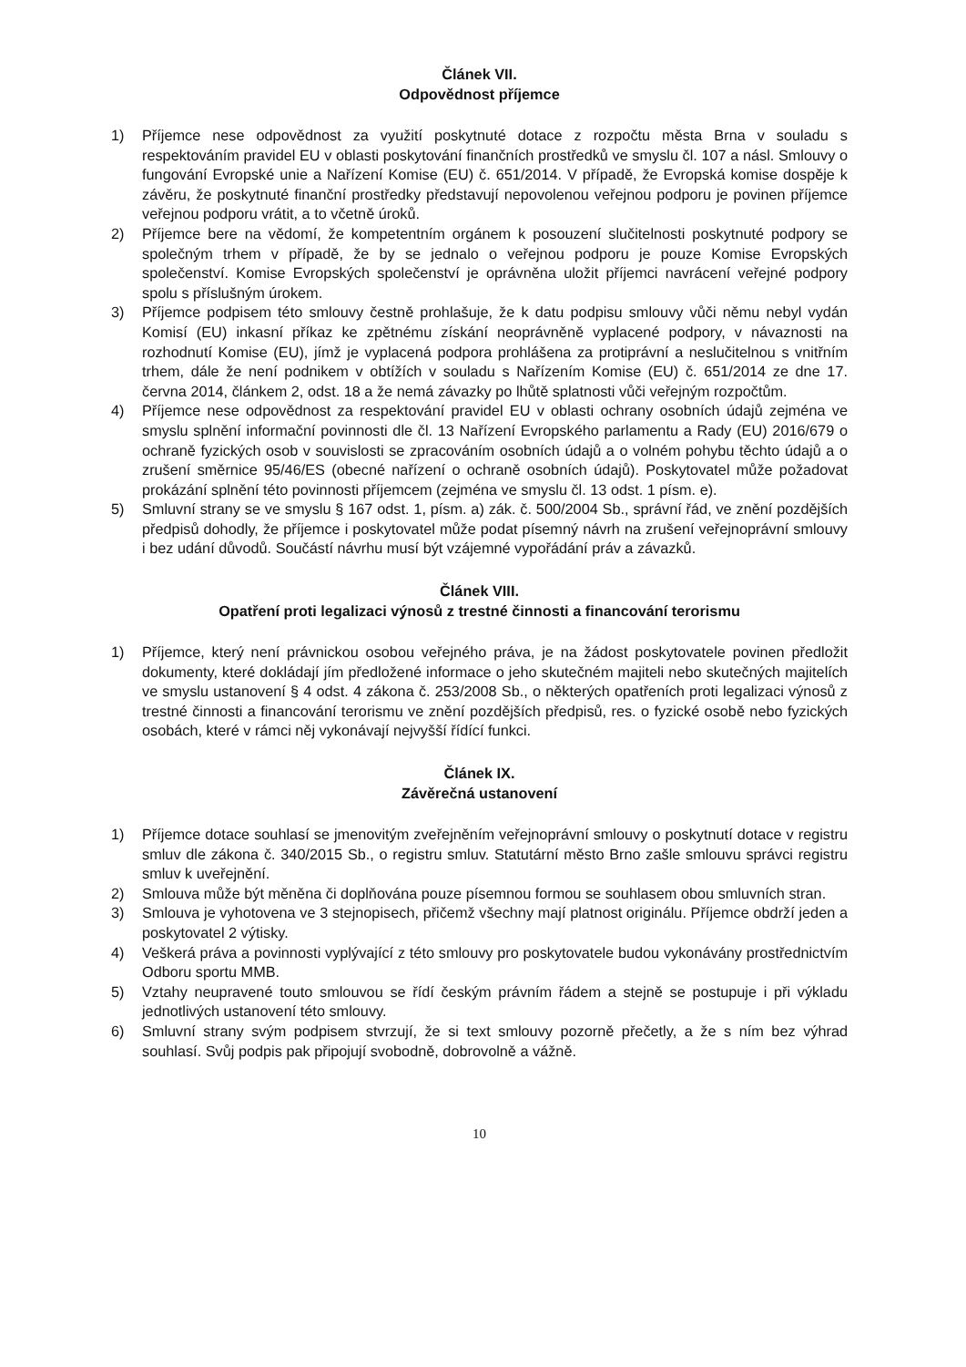Článek VII.
Odpovědnost příjemce
1) Příjemce nese odpovědnost za využití poskytnuté dotace z rozpočtu města Brna v souladu s respektováním pravidel EU v oblasti poskytování finančních prostředků ve smyslu čl. 107 a násl. Smlouvy o fungování Evropské unie a Nařízení Komise (EU) č. 651/2014. V případě, že Evropská komise dospěje k závěru, že poskytnuté finanční prostředky představují nepovolenou veřejnou podporu je povinen příjemce veřejnou podporu vrátit, a to včetně úroků.
2) Příjemce bere na vědomí, že kompetentním orgánem k posouzení slučitelnosti poskytnuté podpory se společným trhem v případě, že by se jednalo o veřejnou podporu je pouze Komise Evropských společenství. Komise Evropských společenství je oprávněna uložit příjemci navrácení veřejné podpory spolu s příslušným úrokem.
3) Příjemce podpisem této smlouvy čestně prohlašuje, že k datu podpisu smlouvy vůči němu nebyl vydán Komisí (EU) inkasní příkaz ke zpětnému získání neoprávněně vyplacené podpory, v návaznosti na rozhodnutí Komise (EU), jímž je vyplacená podpora prohlášena za protiprávní a neslučitelnou s vnitřním trhem, dále že není podnikem v obtížích v souladu s Nařízením Komise (EU) č. 651/2014 ze dne 17. června 2014, článkem 2, odst. 18 a že nemá závazky po lhůtě splatnosti vůči veřejným rozpočtům.
4) Příjemce nese odpovědnost za respektování pravidel EU v oblasti ochrany osobních údajů zejména ve smyslu splnění informační povinnosti dle čl. 13 Nařízení Evropského parlamentu a Rady (EU) 2016/679 o ochraně fyzických osob v souvislosti se zpracováním osobních údajů a o volném pohybu těchto údajů a o zrušení směrnice 95/46/ES (obecné nařízení o ochraně osobních údajů). Poskytovatel může požadovat prokázání splnění této povinnosti příjemcem (zejména ve smyslu čl. 13 odst. 1 písm. e).
5) Smluvní strany se ve smyslu § 167 odst. 1, písm. a) zák. č. 500/2004 Sb., správní řád, ve znění pozdějších předpisů dohodly, že příjemce i poskytovatel může podat písemný návrh na zrušení veřejnoprávní smlouvy i bez udání důvodů. Součástí návrhu musí být vzájemné vypořádání práv a závazků.
Článek VIII.
Opatření proti legalizaci výnosů z trestné činnosti a financování terorismu
1) Příjemce, který není právnickou osobou veřejného práva, je na žádost poskytovatele povinen předložit dokumenty, které dokládají jím předložené informace o jeho skutečném majiteli nebo skutečných majitelích ve smyslu ustanovení § 4 odst. 4 zákona č. 253/2008 Sb., o některých opatřeních proti legalizaci výnosů z trestné činnosti a financování terorismu ve znění pozdějších předpisů, res. o fyzické osobě nebo fyzických osobách, které v rámci něj vykonávají nejvyšší řídící funkci.
Článek IX.
Závěrečná ustanovení
1) Příjemce dotace souhlasí se jmenovitým zveřejněním veřejnoprávní smlouvy o poskytnutí dotace v registru smluv dle zákona č. 340/2015 Sb., o registru smluv. Statutární město Brno zašle smlouvu správci registru smluv k uveřejnění.
2) Smlouva může být měněna či doplňována pouze písemnou formou se souhlasem obou smluvních stran.
3) Smlouva je vyhotovena ve 3 stejnopisech, přičemž všechny mají platnost originálu. Příjemce obdrží jeden a poskytovatel 2 výtisky.
4) Veškerá práva a povinnosti vyplývající z této smlouvy pro poskytovatele budou vykonávány prostřednictvím Odboru sportu MMB.
5) Vztahy neupravené touto smlouvou se řídí českým právním řádem a stejně se postupuje i při výkladu jednotlivých ustanovení této smlouvy.
6) Smluvní strany svým podpisem stvrzují, že si text smlouvy pozorně přečetly, a že s ním bez výhrad souhlasí. Svůj podpis pak připojují svobodně, dobrovolně a vážně.
10